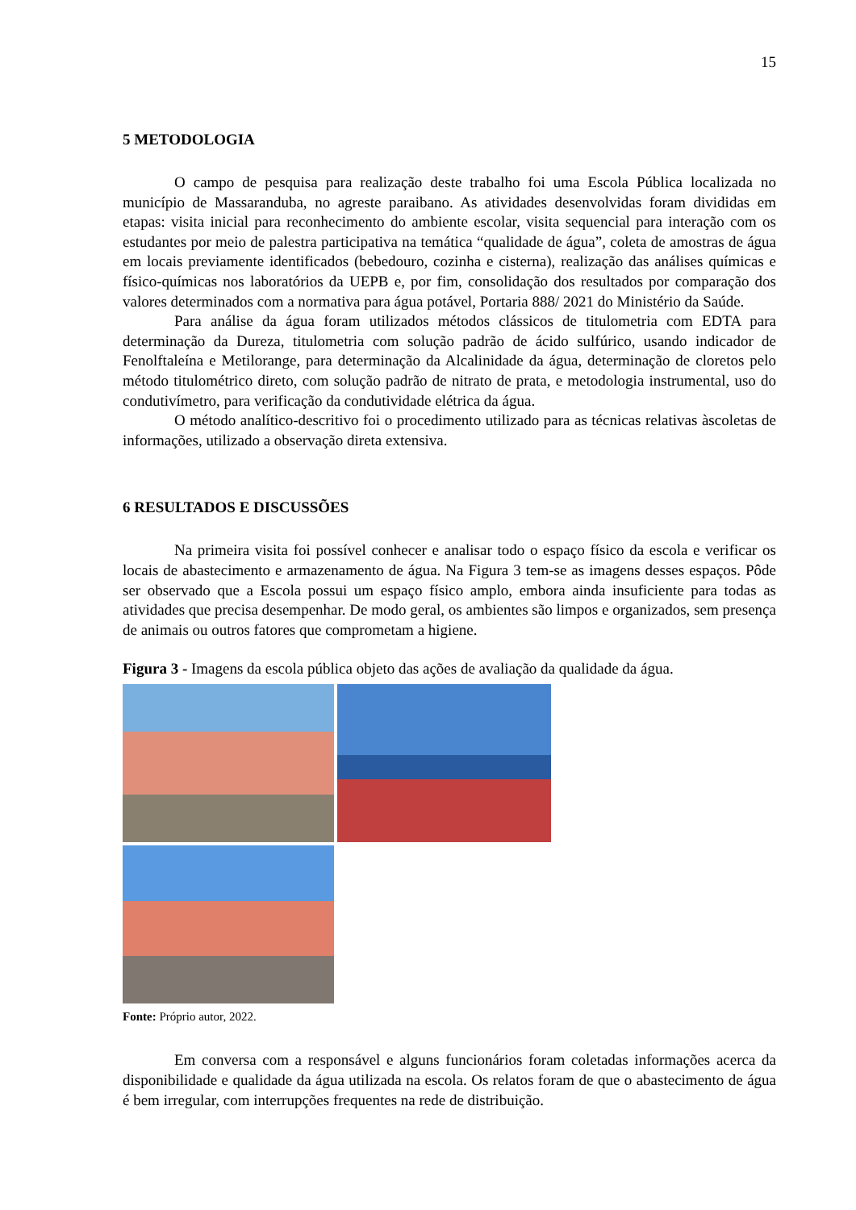15
5 METODOLOGIA
O campo de pesquisa para realização deste trabalho foi uma Escola Pública localizada no município de Massaranduba, no agreste paraibano. As atividades desenvolvidas foram divididas em etapas: visita inicial para reconhecimento do ambiente escolar, visita sequencial para interação com os estudantes por meio de palestra participativa na temática “qualidade de água”, coleta de amostras de água em locais previamente identificados (bebedouro, cozinha e cisterna), realização das análises químicas e físico-químicas nos laboratórios da UEPB e, por fim, consolidação dos resultados por comparação dos valores determinados com a normativa para água potável, Portaria 888/ 2021 do Ministério da Saúde.
Para análise da água foram utilizados métodos clássicos de titulometria com EDTA para determinação da Dureza, titulometria com solução padrão de ácido sulfúrico, usando indicador de Fenolftaleína e Metilorange, para determinação da Alcalinidade da água, determinação de cloretos pelo método titulométrico direto, com solução padrão de nitrato de prata, e metodologia instrumental, uso do condutivímetro, para verificação da condutividade elétrica da água.
O método analítico-descritivo foi o procedimento utilizado para as técnicas relativas àscoletas de informações, utilizado a observação direta extensiva.
6 RESULTADOS E DISCUSSÕES
Na primeira visita foi possível conhecer e analisar todo o espaço físico da escola e verificar os locais de abastecimento e armazenamento de água. Na Figura 3 tem-se as imagens desses espaços. Pôde ser observado que a Escola possui um espaço físico amplo, embora ainda insuficiente para todas as atividades que precisa desempenhar. De modo geral, os ambientes são limpos e organizados, sem presença de animais ou outros fatores que comprometam a higiene.
Figura 3 - Imagens da escola pública objeto das ações de avaliação da qualidade da água.
Fonte: Próprio autor, 2022.
Em conversa com a responsável e alguns funcionários foram coletadas informações acerca da disponibilidade e qualidade da água utilizada na escola. Os relatos foram de que o abastecimento de água é bem irregular, com interrupções frequentes na rede de distribuição.